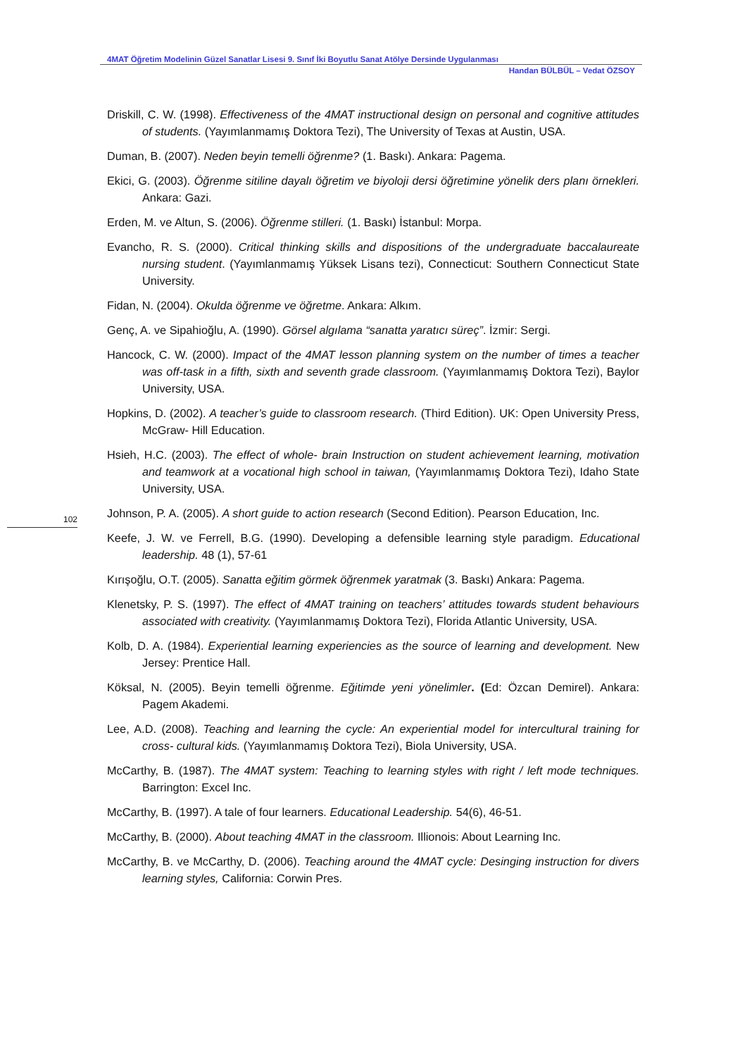4MAT Öğretim Modelinin Güzel Sanatlar Lisesi 9. Sınıf İki Boyutlu Sanat Atölye Dersinde Uygulanması
Handan BÜLBÜL – Vedat ÖZSOY
102
Driskill, C. W. (1998). Effectiveness of the 4MAT instructional design on personal and cognitive attitudes of students. (Yayımlanmamış Doktora Tezi), The University of Texas at Austin, USA.
Duman, B. (2007). Neden beyin temelli öğrenme? (1. Baskı). Ankara: Pagema.
Ekici, G. (2003). Öğrenme sitiline dayalı öğretim ve biyoloji dersi öğretimine yönelik ders planı örnekleri. Ankara: Gazi.
Erden, M. ve Altun, S. (2006). Öğrenme stilleri. (1. Baskı) İstanbul: Morpa.
Evancho, R. S. (2000). Critical thinking skills and dispositions of the undergraduate baccalaureate nursing student. (Yayımlanmamış Yüksek Lisans tezi), Connecticut: Southern Connecticut State University.
Fidan, N. (2004). Okulda öğrenme ve öğretme. Ankara: Alkım.
Genç, A. ve Sipahioğlu, A. (1990). Görsel algılama “sanatta yaratıcı süreç”. İzmir: Sergi.
Hancock, C. W. (2000). Impact of the 4MAT lesson planning system on the number of times a teacher was off-task in a fifth, sixth and seventh grade classroom. (Yayımlanmamış Doktora Tezi), Baylor University, USA.
Hopkins, D. (2002). A teacher’s guide to classroom research. (Third Edition). UK: Open University Press, McGraw- Hill Education.
Hsieh, H.C. (2003). The effect of whole- brain Instruction on student achievement learning, motivation and teamwork at a vocational high school in taiwan, (Yayımlanmamış Doktora Tezi), Idaho State University, USA.
Johnson, P. A. (2005). A short guide to action research (Second Edition). Pearson Education, Inc.
Keefe, J. W. ve Ferrell, B.G. (1990). Developing a defensible learning style paradigm. Educational leadership. 48 (1), 57-61
Kırışoğlu, O.T. (2005). Sanatta eğitim görmek öğrenmek yaratmak (3. Baskı) Ankara: Pagema.
Klenetsky, P. S. (1997). The effect of 4MAT training on teachers’ attitudes towards student behaviours associated with creativity. (Yayımlanmamış Doktora Tezi), Florida Atlantic University, USA.
Kolb, D. A. (1984). Experiential learning experiencies as the source of learning and development. New Jersey: Prentice Hall.
Köksal, N. (2005). Beyin temelli öğrenme. Eğitimde yeni yönelimler. (Ed: Özcan Demirel). Ankara: Pagem Akademi.
Lee, A.D. (2008). Teaching and learning the cycle: An experiential model for intercultural training for cross- cultural kids. (Yayımlanmamış Doktora Tezi), Biola University, USA.
McCarthy, B. (1987). The 4MAT system: Teaching to learning styles with right / left mode techniques. Barrington: Excel Inc.
McCarthy, B. (1997). A tale of four learners. Educational Leadership. 54(6), 46-51.
McCarthy, B. (2000). About teaching 4MAT in the classroom. Illionois: About Learning Inc.
McCarthy, B. ve McCarthy, D. (2006). Teaching around the 4MAT cycle: Desinging instruction for divers learning styles, California: Corwin Pres.